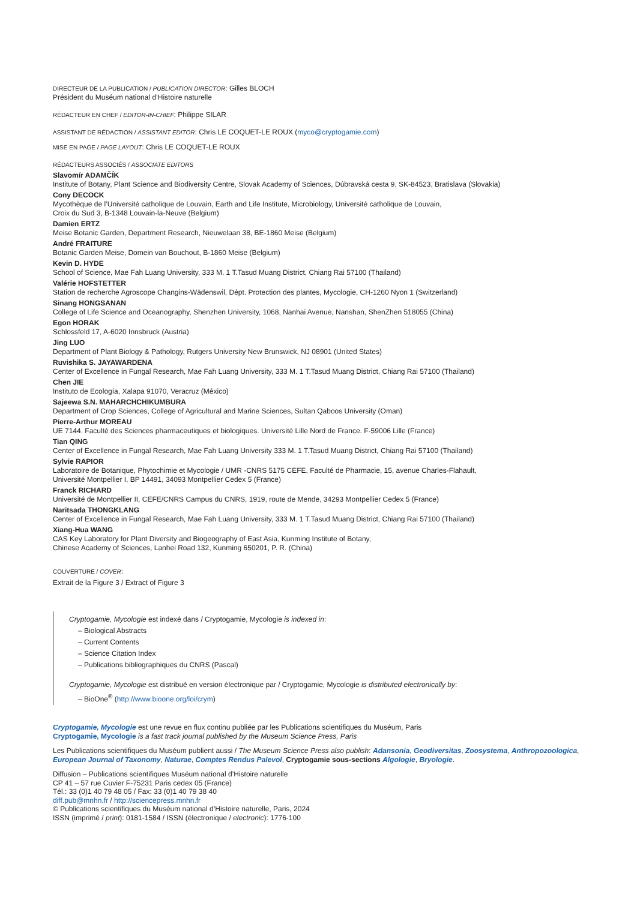DIRECTEUR DE LA PUBLICATION / PUBLICATION DIRECTOR: Gilles BLOCH
Président du Muséum national d’Histoire naturelle
RÉDACTEUR EN CHEF / EDITOR-IN-CHIEF: Philippe SILAR
ASSISTANT DE RÉDACTION / ASSISTANT EDITOR: Chris LE COQUET-LE ROUX (myco@cryptogamie.com)
MISE EN PAGE / PAGE LAYOUT: Chris LE COQUET-LE ROUX
RÉDACTEURS ASSOCIÉS / ASSOCIATE EDITORS
Slavomír ADAMČÍK
Institute of Botany, Plant Science and Biodiversity Centre, Slovak Academy of Sciences, Dúbravská cesta 9, SK-84523, Bratislava (Slovakia)
Cony DECOCK
Mycothèque de l’Université catholique de Louvain, Earth and Life Institute, Microbiology, Université catholique de Louvain,
Croix du Sud 3, B-1348 Louvain-la-Neuve (Belgium)
Damien ERTZ
Meise Botanic Garden, Department Research, Nieuwelaan 38, BE-1860 Meise (Belgium)
André FRAITURE
Botanic Garden Meise, Domein van Bouchout, B-1860 Meise (Belgium)
Kevin D. HYDE
School of Science, Mae Fah Luang University, 333 M. 1 T.Tasud Muang District, Chiang Rai 57100 (Thailand)
Valérie HOFSTETTER
Station de recherche Agroscope Changins-Wädenswil, Dépt. Protection des plantes, Mycologie, CH-1260 Nyon 1 (Switzerland)
Sinang HONGSANAN
College of Life Science and Oceanography, Shenzhen University, 1068, Nanhai Avenue, Nanshan, ShenZhen 518055 (China)
Egon HORAK
Schlossfeld 17, A-6020 Innsbruck (Austria)
Jing LUO
Department of Plant Biology & Pathology, Rutgers University New Brunswick, NJ 08901 (United States)
Ruvishika S. JAYAWARDENA
Center of Excellence in Fungal Research, Mae Fah Luang University, 333 M. 1 T.Tasud Muang District, Chiang Rai 57100 (Thailand)
Chen JIE
Instituto de Ecología, Xalapa 91070, Veracruz (México)
Sajeewa S.N. MAHARCHCHIKUMBURA
Department of Crop Sciences, College of Agricultural and Marine Sciences, Sultan Qaboos University (Oman)
Pierre-Arthur MOREAU
UE 7144. Faculté des Sciences pharmaceutiques et biologiques. Université Lille Nord de France. F-59006 Lille (France)
Tian QING
Center of Excellence in Fungal Research, Mae Fah Luang University 333 M. 1 T.Tasud Muang District, Chiang Rai 57100 (Thailand)
Sylvie RAPIOR
Laboratoire de Botanique, Phytochimie et Mycologie / UMR -CNRS 5175 CEFE, Faculté de Pharmacie, 15, avenue Charles-Flahault,
Université Montpellier I, BP 14491, 34093 Montpellier Cedex 5 (France)
Franck RICHARD
Université de Montpellier II, CEFE/CNRS Campus du CNRS, 1919, route de Mende, 34293 Montpellier Cedex 5 (France)
Naritsada THONGKLANG
Center of Excellence in Fungal Research, Mae Fah Luang University, 333 M. 1 T.Tasud Muang District, Chiang Rai 57100 (Thailand)
Xiang-Hua WANG
CAS Key Laboratory for Plant Diversity and Biogeography of East Asia, Kunming Institute of Botany,
Chinese Academy of Sciences, Lanhei Road 132, Kunming 650201, P. R. (China)
COUVERTURE / COVER:
Extrait de la Figure 3 / Extract of Figure 3
Cryptogamie, Mycologie est indexé dans / Cryptogamie, Mycologie is indexed in:
– Biological Abstracts
– Current Contents
– Science Citation Index
– Publications bibliographiques du CNRS (Pascal)
Cryptogamie, Mycologie est distribué en version électronique par / Cryptogamie, Mycologie is distributed electronically by:
– BioOne<sup>®</sup> (http://www.bioone.org/loi/crym)
Cryptogamie, Mycologie est une revue en flux continu publiée par les Publications scientifiques du Muséum, Paris
Cryptogamie, Mycologie is a fast track journal published by the Museum Science Press, Paris
Les Publications scientifiques du Muséum publient aussi / The Museum Science Press also publish: Adansonia, Geodiversitas, Zoosystema, Anthropozoologica, European Journal of Taxonomy, Naturae, Comptes Rendus Palevol, Cryptogamie sous-sections Algologie, Bryologie.
Diffusion – Publications scientifiques Muséum national d’Histoire naturelle
CP 41 – 57 rue Cuvier F-75231 Paris cedex 05 (France)
Tél.: 33 (0)1 40 79 48 05 / Fax: 33 (0)1 40 79 38 40
diff.pub@mnhn.fr / http://sciencepress.mnhn.fr
© Publications scientifiques du Muséum national d’Histoire naturelle, Paris, 2024
ISSN (imprimé / print): 0181-1584 / ISSN (électronique / electronic): 1776-100